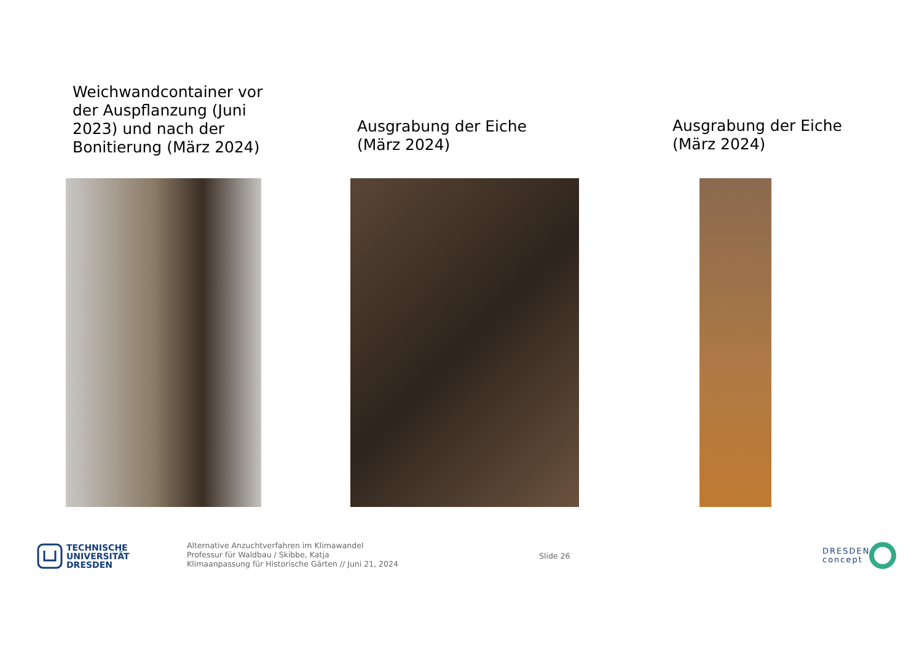Weichwandcontainer vor der Auspflanzung (Juni 2023) und nach der Bonitierung (März 2024)
Ausgrabung der Eiche (März 2024)
Ausgrabung der Eiche (März 2024)
TECHNISCHE
UNIVERSITÄT
DRESDEN
Alternative Anzuchtverfahren im Klimawandel
Professur für Waldbau / Skibbe, Katja
Klimaanpassung für Historische Gärten // Juni 21, 2024
Slide 26
DRESDEN
concept